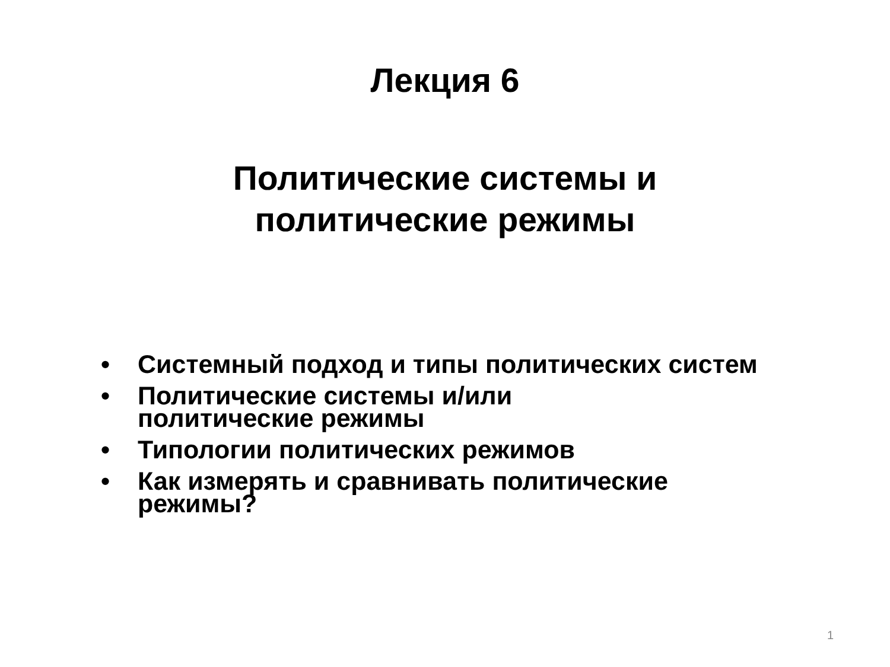Лекция 6
Политические системы и
политические режимы
• Системный подход и типы политических систем
• Политические системы и/или
политические режимы
• Типологии политических режимов
• Как измерять и сравнивать политические режимы?
1